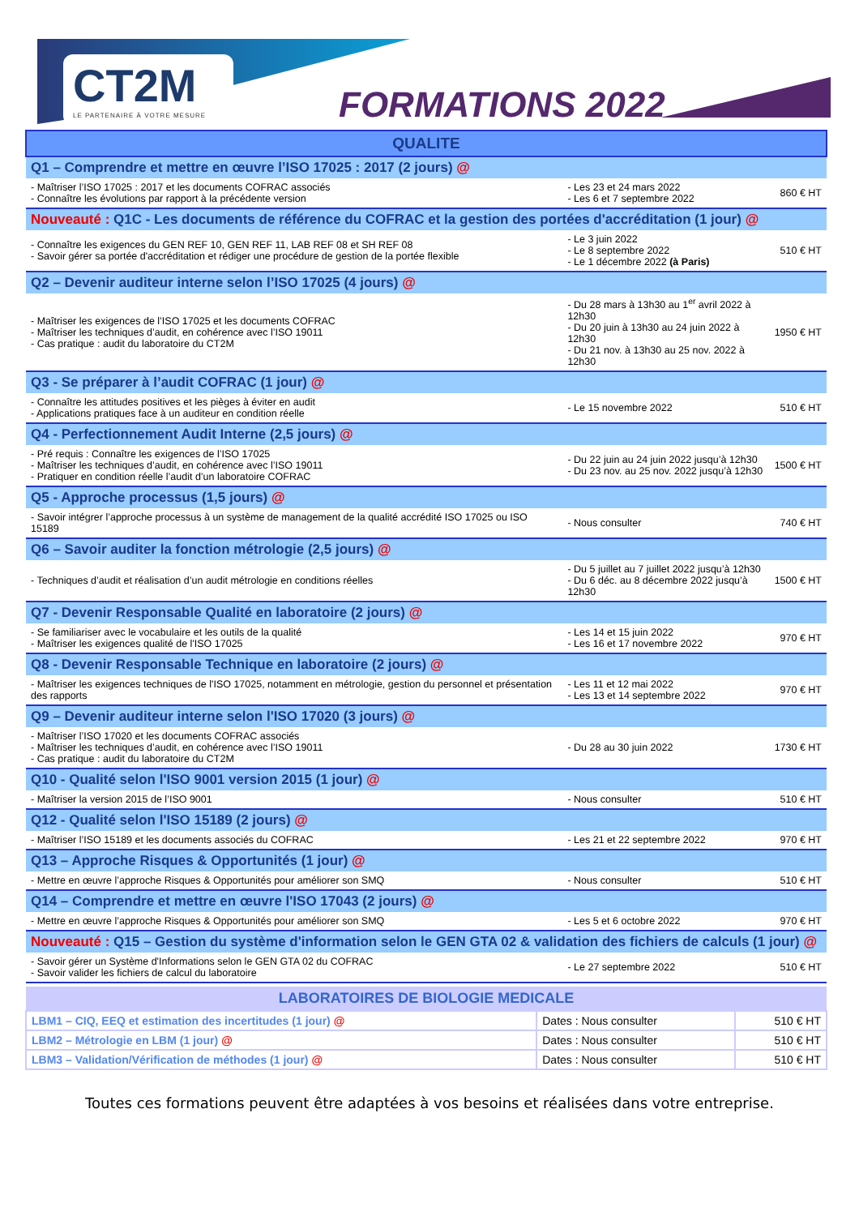CT2M
LE PARTENAIRE À VOTRE MESURE
FORMATIONS 2022
| QUALITE | | |
| --- | --- | --- |
| Q1 – Comprendre et mettre en œuvre l’ISO 17025 : 2017 (2 jours) @ | | |
| - Maîtriser l’ISO 17025 : 2017 et les documents COFRAC associés - Connaître les évolutions par rapport à la précédente version | - Les 23 et 24 mars 2022 - Les 6 et 7 septembre 2022 | 860 € HT |
| Nouveauté : Q1C - Les documents de référence du COFRAC et la gestion des portées d'accréditation (1 jour) @ | | |
| - Connaître les exigences du GEN REF 10, GEN REF 11, LAB REF 08 et SH REF 08 - Savoir gérer sa portée d'accréditation et rédiger une procédure de gestion de la portée flexible | - Le 3 juin 2022 - Le 8 septembre 2022 - Le 1 décembre 2022 (à Paris) | 510 € HT |
| Q2 – Devenir auditeur interne selon l’ISO 17025 (4 jours) @ | | |
| - Maîtriser les exigences de l’ISO 17025 et les documents COFRAC - Maîtriser les techniques d’audit, en cohérence avec l’ISO 19011 - Cas pratique : audit du laboratoire du CT2M | - Du 28 mars à 13h30 au 1<sup>er</sup> avril 2022 à 12h30 - Du 20 juin à 13h30 au 24 juin 2022 à 12h30 - Du 21 nov. à 13h30 au 25 nov. 2022 à 12h30 | 1950 € HT |
| Q3 - Se préparer à l’audit COFRAC (1 jour) @ | | |
| - Connaître les attitudes positives et les pièges à éviter en audit - Applications pratiques face à un auditeur en condition réelle | - Le 15 novembre 2022 | 510 € HT |
| Q4 - Perfectionnement Audit Interne (2,5 jours) @ | | |
| - Pré requis : Connaître les exigences de l’ISO 17025 - Maîtriser les techniques d’audit, en cohérence avec l’ISO 19011 - Pratiquer en condition réelle l’audit d’un laboratoire COFRAC | - Du 22 juin au 24 juin 2022 jusqu’à 12h30 - Du 23 nov. au 25 nov. 2022 jusqu’à 12h30 | 1500 € HT |
| Q5 - Approche processus (1,5 jours) @ | | |
| - Savoir intégrer l’approche processus à un système de management de la qualité accrédité ISO 17025 ou ISO 15189 | - Nous consulter | 740 € HT |
| Q6 – Savoir auditer la fonction métrologie (2,5 jours) @ | | |
| - Techniques d’audit et réalisation d’un audit métrologie en conditions réelles | - Du 5 juillet au 7 juillet 2022 jusqu’à 12h30 - Du 6 déc. au 8 décembre 2022 jusqu’à 12h30 | 1500 € HT |
| Q7 - Devenir Responsable Qualité en laboratoire (2 jours) @ | | |
| - Se familiariser avec le vocabulaire et les outils de la qualité - Maîtriser les exigences qualité de l'ISO 17025 | - Les 14 et 15 juin 2022 - Les 16 et 17 novembre 2022 | 970 € HT |
| Q8 - Devenir Responsable Technique en laboratoire (2 jours) @ | | |
| - Maîtriser les exigences techniques de l'ISO 17025, notamment en métrologie, gestion du personnel et présentation des rapports | - Les 11 et 12 mai 2022 - Les 13 et 14 septembre 2022 | 970 € HT |
| Q9 – Devenir auditeur interne selon l'ISO 17020 (3 jours) @ | | |
| - Maîtriser l’ISO 17020 et les documents COFRAC associés - Maîtriser les techniques d’audit, en cohérence avec l’ISO 19011 - Cas pratique : audit du laboratoire du CT2M | - Du 28 au 30 juin 2022 | 1730 € HT |
| Q10 - Qualité selon l'ISO 9001 version 2015 (1 jour) @ | | |
| - Maîtriser la version 2015 de l’ISO 9001 | - Nous consulter | 510 € HT |
| Q12 - Qualité selon l'ISO 15189 (2 jours) @ | | |
| - Maîtriser l’ISO 15189 et les documents associés du COFRAC | - Les 21 et 22 septembre 2022 | 970 € HT |
| Q13 – Approche Risques & Opportunités (1 jour) @ | | |
| - Mettre en œuvre l’approche Risques & Opportunités pour améliorer son SMQ | - Nous consulter | 510 € HT |
| Q14 – Comprendre et mettre en œuvre l'ISO 17043 (2 jours) @ | | |
| - Mettre en œuvre l’approche Risques & Opportunités pour améliorer son SMQ | - Les 5 et 6 octobre 2022 | 970 € HT |
| Nouveauté : Q15 – Gestion du système d'information selon le GEN GTA 02 & validation des fichiers de calculs (1 jour) @ | | |
| - Savoir gérer un Système d'Informations selon le GEN GTA 02 du COFRAC - Savoir valider les fichiers de calcul du laboratoire | - Le 27 septembre 2022 | 510 € HT |
| LABORATOIRES DE BIOLOGIE MEDICALE | | |
| --- | --- | --- |
| LBM1 – CIQ, EEQ et estimation des incertitudes (1 jour) @ | Dates : Nous consulter | 510 € HT |
| LBM2 – Métrologie en LBM (1 jour) @ | Dates : Nous consulter | 510 € HT |
| LBM3 – Validation/Vérification de méthodes (1 jour) @ | Dates : Nous consulter | 510 € HT |
Toutes ces formations peuvent être adaptées à vos besoins et réalisées dans votre entreprise.